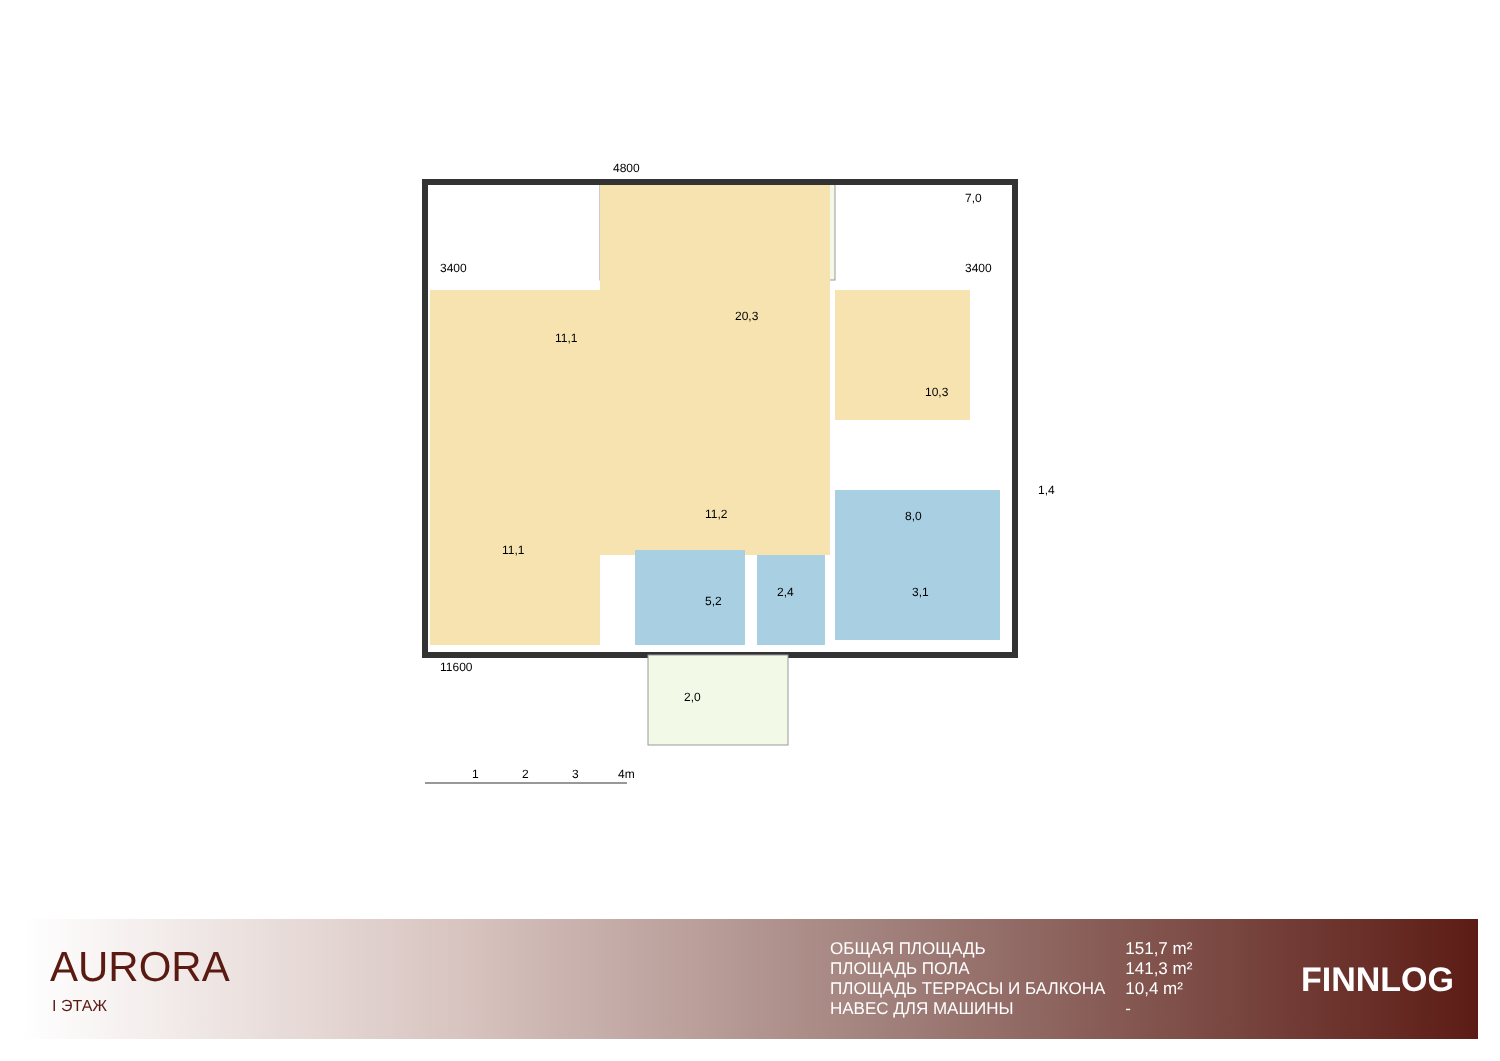4800
3400
3400
11600
20,3
11,1
7,0
10,3
11,2
11,1
8,0
1,4
5,2
2,4
3,1
2,0
1
2
3
4m
AURORA
I ЭТАЖ
| ОБЩАЯ ПЛОЩАДЬ | 151,7 m² |
| ПЛОЩАДЬ ПОЛА | 141,3 m² |
| ПЛОЩАДЬ ТЕРРАСЫ И БАЛКОНА | 10,4 m² |
| НАВЕС ДЛЯ МАШИНЫ | - |
FINNLOG